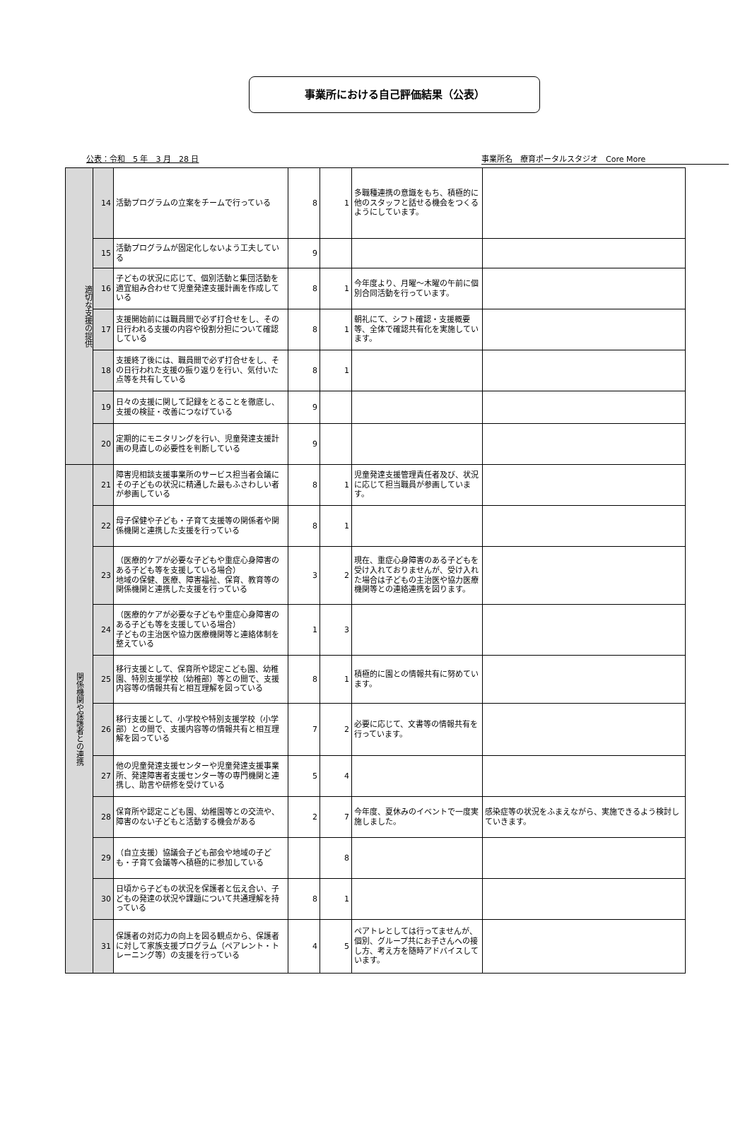事業所における自己評価結果（公表）
公表：令和　5 年　3 月　28 日 事業所名　療育ポータルスタジオ　Core More
| 適切な支援の提供 | 14 | 活動プログラムの立案をチームで行っている | 8 | 1 | 多職種連携の意識をもち、積極的に他のスタッフと話せる機会をつくるようにしています。 | |
| | 15 | 活動プログラムが固定化しないよう工夫している | 9 | | | |
| | 16 | 子どもの状況に応じて、個別活動と集団活動を適宜組み合わせて児童発達支援計画を作成している | 8 | 1 | 今年度より、月曜～木曜の午前に個別合同活動を行っています。 | |
| | 17 | 支援開始前には職員間で必ず打合せをし、その日行われる支援の内容や役割分担について確認している | 8 | 1 | 朝礼にて、シフト確認・支援概要等、全体で確認共有化を実施しています。 | |
| | 18 | 支援終了後には、職員間で必ず打合せをし、その日行われた支援の振り返りを行い、気付いた点等を共有している | 8 | 1 | | |
| | 19 | 日々の支援に関して記録をとることを徹底し、支援の検証・改善につなげている | 9 | | | |
| | 20 | 定期的にモニタリングを行い、児童発達支援計画の見直しの必要性を判断している | 9 | | | |
| 関係機関や保護者との連携 | 21 | 障害児相談支援事業所のサービス担当者会議にその子どもの状況に精通した最もふさわしい者が参画している | 8 | 1 | 児童発達支援管理責任者及び、状況に応じて担当職員が参画しています。 | |
| | 22 | 母子保健や子ども・子育て支援等の関係者や関係機関と連携した支援を行っている | 8 | 1 | | |
| | 23 | （医療的ケアが必要な子どもや重症心身障害のある子ども等を支援している場合） 地域の保健、医療、障害福祉、保育、教育等の関係機関と連携した支援を行っている | 3 | 2 | 現在、重症心身障害のある子どもを受け入れておりませんが、受け入れた場合は子どもの主治医や協力医療機関等との連絡連携を図ります。 | |
| | 24 | （医療的ケアが必要な子どもや重症心身障害のある子ども等を支援している場合） 子どもの主治医や協力医療機関等と連絡体制を整えている | 1 | 3 | | |
| | 25 | 移行支援として、保育所や認定こども園、幼稚園、特別支援学校（幼稚部）等との間で、支援内容等の情報共有と相互理解を図っている | 8 | 1 | 積極的に園との情報共有に努めています。 | |
| | 26 | 移行支援として、小学校や特別支援学校（小学部）との間で、支援内容等の情報共有と相互理解を図っている | 7 | 2 | 必要に応じて、文書等の情報共有を行っています。 | |
| | 27 | 他の児童発達支援センターや児童発達支援事業所、発達障害者支援センター等の専門機関と連携し、助言や研修を受けている | 5 | 4 | | |
| | 28 | 保育所や認定こども園、幼稚園等との交流や、障害のない子どもと活動する機会がある | 2 | 7 | 今年度、夏休みのイベントで一度実施しました。 | 感染症等の状況をふまえながら、実施できるよう検討していきます。 |
| | 29 | （自立支援）協議会子ども部会や地域の子ども・子育て会議等へ積極的に参加している | | 8 | | |
| | 30 | 日頃から子どもの状況を保護者と伝え合い、子どもの発達の状況や課題について共通理解を持っている | 8 | 1 | | |
| | 31 | 保護者の対応力の向上を図る観点から、保護者に対して家族支援プログラム（ペアレント・トレーニング等）の支援を行っている | 4 | 5 | ペアトレとしては行ってませんが、個別、グループ共にお子さんへの接し方、考え方を随時アドバイスしています。 | |